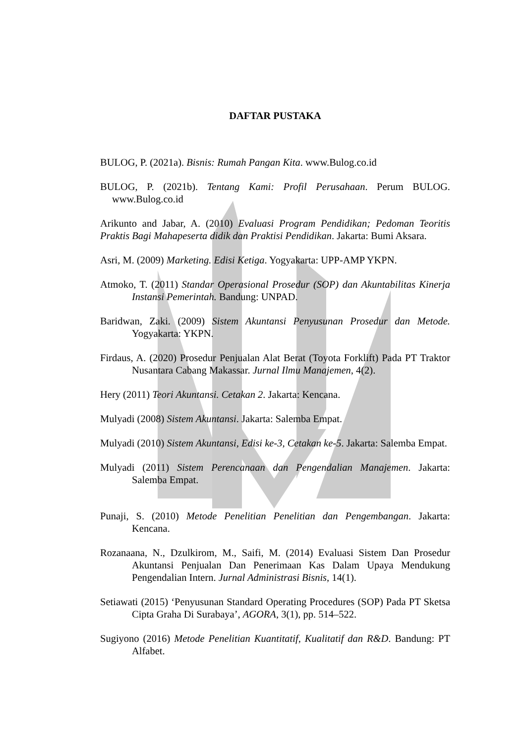DAFTAR PUSTAKA
BULOG, P. (2021a). Bisnis: Rumah Pangan Kita. www.Bulog.co.id
BULOG, P. (2021b). Tentang Kami: Profil Perusahaan. Perum BULOG. www.Bulog.co.id
Arikunto and Jabar, A. (2010) Evaluasi Program Pendidikan; Pedoman Teoritis Praktis Bagi Mahapeserta didik dan Praktisi Pendidikan. Jakarta: Bumi Aksara.
Asri, M. (2009) Marketing. Edisi Ketiga. Yogyakarta: UPP-AMP YKPN.
Atmoko, T. (2011) Standar Operasional Prosedur (SOP) dan Akuntabilitas Kinerja Instansi Pemerintah. Bandung: UNPAD.
Baridwan, Zaki. (2009) Sistem Akuntansi Penyusunan Prosedur dan Metode. Yogyakarta: YKPN.
Firdaus, A. (2020) Prosedur Penjualan Alat Berat (Toyota Forklift) Pada PT Traktor Nusantara Cabang Makassar. Jurnal Ilmu Manajemen, 4(2).
Hery (2011) Teori Akuntansi. Cetakan 2. Jakarta: Kencana.
Mulyadi (2008) Sistem Akuntansi. Jakarta: Salemba Empat.
Mulyadi (2010) Sistem Akuntansi, Edisi ke-3, Cetakan ke-5. Jakarta: Salemba Empat.
Mulyadi (2011) Sistem Perencanaan dan Pengendalian Manajemen. Jakarta: Salemba Empat.
Punaji, S. (2010) Metode Penelitian Penelitian dan Pengembangan. Jakarta: Kencana.
Rozanaana, N., Dzulkirom, M., Saifi, M. (2014) Evaluasi Sistem Dan Prosedur Akuntansi Penjualan Dan Penerimaan Kas Dalam Upaya Mendukung Pengendalian Intern. Jurnal Administrasi Bisnis, 14(1).
Setiawati (2015) ‘Penyusunan Standard Operating Procedures (SOP) Pada PT Sketsa Cipta Graha Di Surabaya’, AGORA, 3(1), pp. 514–522.
Sugiyono (2016) Metode Penelitian Kuantitatif, Kualitatif dan R&D. Bandung: PT Alfabet.